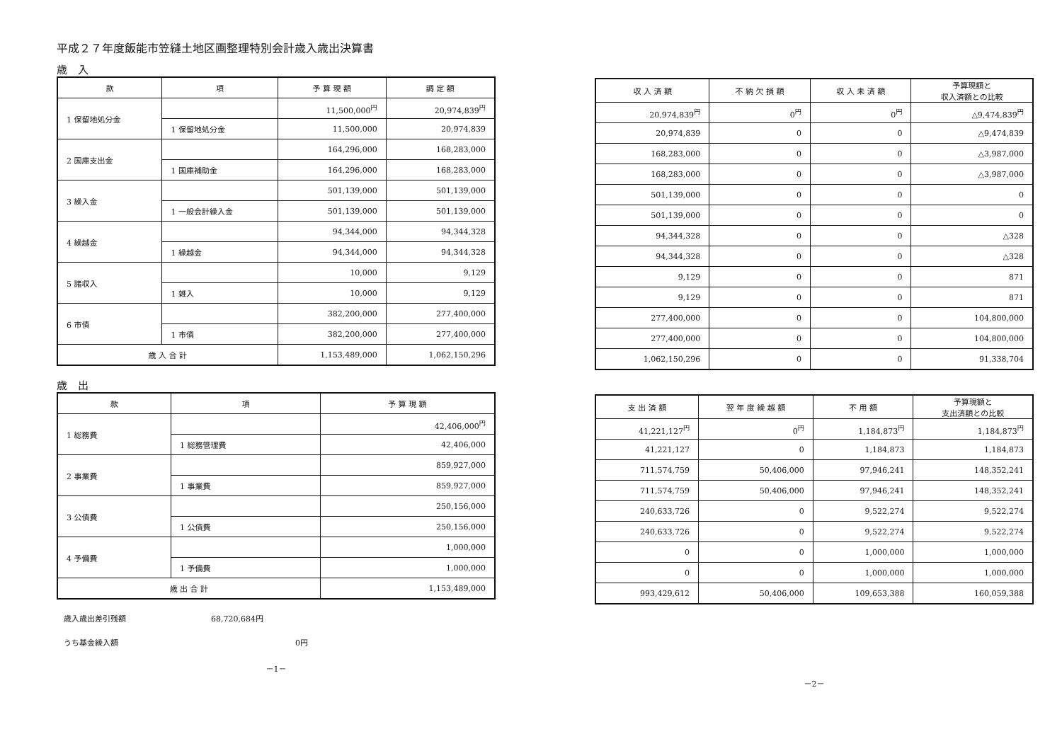平成２７年度飯能市笠縫土地区画整理特別会計歳入歳出決算書
歳　入
| 款 | 項 | 予 算 現 額 | 調 定 額 |
| --- | --- | --- | --- |
| 1 保留地処分金 | | 11,500,000<sup>円</sup> | 20,974,839<sup>円</sup> |
| | 1 保留地処分金 | 11,500,000 | 20,974,839 |
| 2 国庫支出金 | | 164,296,000 | 168,283,000 |
| | 1 国庫補助金 | 164,296,000 | 168,283,000 |
| 3 繰入金 | | 501,139,000 | 501,139,000 |
| | 1 一般会計繰入金 | 501,139,000 | 501,139,000 |
| 4 繰越金 | | 94,344,000 | 94,344,328 |
| | 1 繰越金 | 94,344,000 | 94,344,328 |
| 5 諸収入 | | 10,000 | 9,129 |
| | 1 雑入 | 10,000 | 9,129 |
| 6 市債 | | 382,200,000 | 277,400,000 |
| | 1 市債 | 382,200,000 | 277,400,000 |
| 歳 入 合 計 | | 1,153,489,000 | 1,062,150,296 |
歳　出
| 款 | 項 | 予 算 現 額 |
| --- | --- | --- |
| 1 総務費 | | 42,406,000<sup>円</sup> |
| | 1 総務管理費 | 42,406,000 |
| 2 事業費 | | 859,927,000 |
| | 1 事業費 | 859,927,000 |
| 3 公債費 | | 250,156,000 |
| | 1 公債費 | 250,156,000 |
| 4 予備費 | | 1,000,000 |
| | 1 予備費 | 1,000,000 |
| 歳 出 合 計 | | 1,153,489,000 |
歳入歳出差引残額 68,720,684円
うち基金繰入額 0円
－1－
| 収 入 済 額 | 不 納 欠 損 額 | 収 入 未 済 額 | 予算現額と 収入済額との比較 |
| --- | --- | --- | --- |
| 20,974,839<sup>円</sup> | 0<sup>円</sup> | 0<sup>円</sup> | △9,474,839<sup>円</sup> |
| 20,974,839 | 0 | 0 | △9,474,839 |
| 168,283,000 | 0 | 0 | △3,987,000 |
| 168,283,000 | 0 | 0 | △3,987,000 |
| 501,139,000 | 0 | 0 | 0 |
| 501,139,000 | 0 | 0 | 0 |
| 94,344,328 | 0 | 0 | △328 |
| 94,344,328 | 0 | 0 | △328 |
| 9,129 | 0 | 0 | 871 |
| 9,129 | 0 | 0 | 871 |
| 277,400,000 | 0 | 0 | 104,800,000 |
| 277,400,000 | 0 | 0 | 104,800,000 |
| 1,062,150,296 | 0 | 0 | 91,338,704 |
| 支 出 済 額 | 翌 年 度 繰 越 額 | 不 用 額 | 予算現額と 支出済額との比較 |
| --- | --- | --- | --- |
| 41,221,127<sup>円</sup> | 0<sup>円</sup> | 1,184,873<sup>円</sup> | 1,184,873<sup>円</sup> |
| 41,221,127 | 0 | 1,184,873 | 1,184,873 |
| 711,574,759 | 50,406,000 | 97,946,241 | 148,352,241 |
| 711,574,759 | 50,406,000 | 97,946,241 | 148,352,241 |
| 240,633,726 | 0 | 9,522,274 | 9,522,274 |
| 240,633,726 | 0 | 9,522,274 | 9,522,274 |
| 0 | 0 | 1,000,000 | 1,000,000 |
| 0 | 0 | 1,000,000 | 1,000,000 |
| 993,429,612 | 50,406,000 | 109,653,388 | 160,059,388 |
－2－